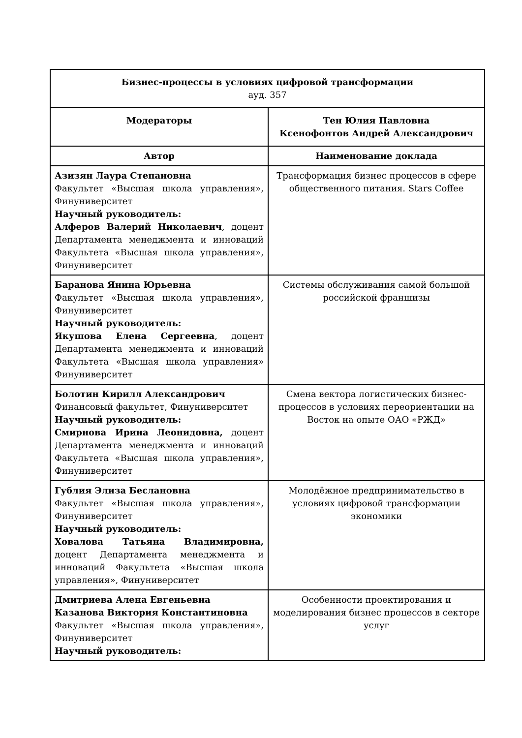| Бизнес-процессы в условиях цифровой трансформации ауд. 357 | |
| Модераторы | Тен Юлия Павловна Ксенофонтов Андрей Александрович |
| Автор | Наименование доклада |
| Азизян Лаура Степановна Факультет «Высшая школа управления», Финуниверситет Научный руководитель: Алферов Валерий Николаевич , доцент Департамента менеджмента и инноваций Факультета «Высшая школа управления», Финуниверситет | Трансформация бизнес процессов в сфере общественного питания. Stars Coffee |
| Баранова Янина Юрьевна Факультет «Высшая школа управления», Финуниверситет Научный руководитель: Якушова Елена Сергеевна , доцент Департамента менеджмента и инноваций Факультета «Высшая школа управления» Финуниверситет | Системы обслуживания самой большой российской франшизы |
| Болотин Кирилл Александрович Финансовый факультет, Финуниверситет Научный руководитель: Смирнова Ирина Леонидовна, доцент Департамента менеджмента и инноваций Факультета «Высшая школа управления», Финуниверситет | Смена вектора логистических бизнес-процессов в условиях переориентации на Восток на опыте ОАО «РЖД» |
| Гублия Элиза Беслановна Факультет «Высшая школа управления», Финуниверситет Научный руководитель: Ховалова Татьяна Владимировна, доцент Департамента менеджмента и инноваций Факультета «Высшая школа управления», Финуниверситет | Молодёжное предпринимательство в условиях цифровой трансформации экономики |
| Дмитриева Алена Евгеньевна Казанова Виктория Константиновна Факультет «Высшая школа управления», Финуниверситет Научный руководитель: | Особенности проектирования и моделирования бизнес процессов в секторе услуг |